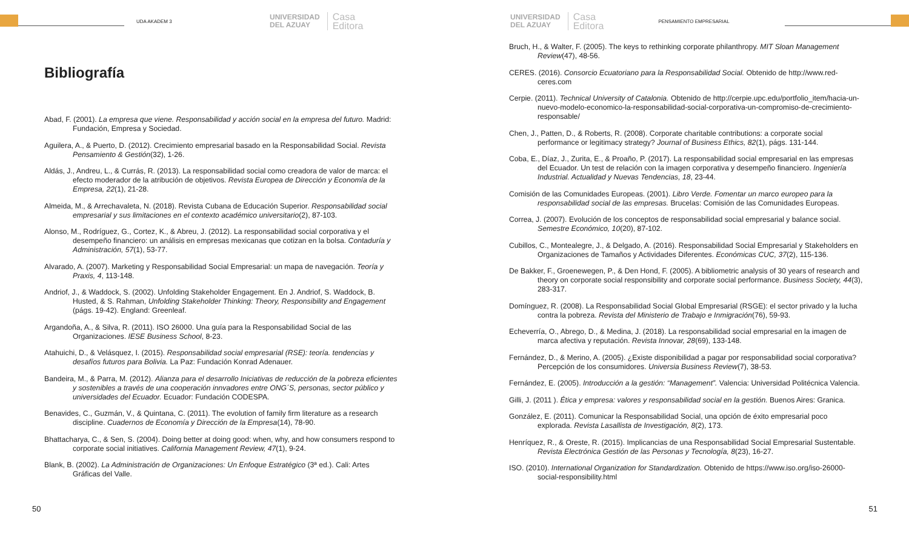UDA AKADEM 3
UNIVERSIDAD
DEL AZUAY
Casa
Editora
Bibliografía
Abad, F. (2001). La empresa que viene. Responsabilidad y acción social en la empresa del futuro. Madrid: Fundación, Empresa y Sociedad.
Aguilera, A., & Puerto, D. (2012). Crecimiento empresarial basado en la Responsabilidad Social. Revista Pensamiento & Gestión(32), 1-26.
Aldás, J., Andreu, L., & Currás, R. (2013). La responsabilidad social como creadora de valor de marca: el efecto moderador de la atribución de objetivos. Revista Europea de Dirección y Economía de la Empresa, 22(1), 21-28.
Almeida, M., & Arrechavaleta, N. (2018). Revista Cubana de Educación Superior. Responsabilidad social empresarial y sus limitaciones en el contexto académico universitario(2), 87-103.
Alonso, M., Rodríguez, G., Cortez, K., & Abreu, J. (2012). La responsabilidad social corporativa y el desempeño financiero: un análisis en empresas mexicanas que cotizan en la bolsa. Contaduría y Administración, 57(1), 53-77.
Alvarado, A. (2007). Marketing y Responsabilidad Social Empresarial: un mapa de navegación. Teoría y Praxis, 4, 113-148.
Andriof, J., & Waddock, S. (2002). Unfolding Stakeholder Engagement. En J. Andriof, S. Waddock, B. Husted, & S. Rahman, Unfolding Stakeholder Thinking: Theory, Responsibility and Engagement (págs. 19-42). England: Greenleaf.
Argandoña, A., & Silva, R. (2011). ISO 26000. Una guía para la Responsabilidad Social de las Organizaciones. IESE Business School, 8-23.
Atahuichi, D., & Velásquez, I. (2015). Responsabilidad social empresarial (RSE): teoría. tendencias y desafíos futuros para Bolivia. La Paz: Fundación Konrad Adenauer.
Bandeira, M., & Parra, M. (2012). Alianza para el desarrollo Iniciativas de reducción de la pobreza eficientes y sostenibles a través de una cooperación innvadores entre ONG´S, personas, sector público y universidades del Ecuador. Ecuador: Fundación CODESPA.
Benavides, C., Guzmán, V., & Quintana, C. (2011). The evolution of family firm literature as a research discipline. Cuadernos de Economía y Dirección de la Empresa(14), 78-90.
Bhattacharya, C., & Sen, S. (2004). Doing better at doing good: when, why, and how consumers respond to corporate social initiatives. California Management Review, 47(1), 9-24.
Blank, B. (2002). La Administración de Organizaciones: Un Enfoque Estratégico (3ª ed.). Cali: Artes Gráficas del Valle.
50
UNIVERSIDAD
DEL AZUAY
Casa
Editora
PENSAMIENTO EMPRESARIAL
Bruch, H., & Walter, F. (2005). The keys to rethinking corporate philanthropy. MIT Sloan Management Review(47), 48-56.
CERES. (2016). Consorcio Ecuatoriano para la Responsabilidad Social. Obtenido de http://www.red-ceres.com
Cerpie. (2011). Technical University of Catalonia. Obtenido de http://cerpie.upc.edu/portfolio_item/hacia-un-nuevo-modelo-economico-la-responsabilidad-social-corporativa-un-compromiso-de-crecimiento-responsable/
Chen, J., Patten, D., & Roberts, R. (2008). Corporate charitable contributions: a corporate social performance or legitimacy strategy? Journal of Business Ethics, 82(1), págs. 131-144.
Coba, E., Díaz, J., Zurita, E., & Proaño, P. (2017). La responsabilidad social empresarial en las empresas del Ecuador. Un test de relación con la imagen corporativa y desempeño financiero. Ingeniería Industrial. Actualidad y Nuevas Tendencias, 18, 23-44.
Comisión de las Comunidades Europeas. (2001). Libro Verde. Fomentar un marco europeo para la responsabilidad social de las empresas. Brucelas: Comisión de las Comunidades Europeas.
Correa, J. (2007). Evolución de los conceptos de responsabilidad social empresarial y balance social. Semestre Económico, 10(20), 87-102.
Cubillos, C., Montealegre, J., & Delgado, A. (2016). Responsabilidad Social Empresarial y Stakeholders en Organizaciones de Tamaños y Actividades Diferentes. Económicas CUC, 37(2), 115-136.
De Bakker, F., Groenewegen, P., & Den Hond, F. (2005). A bibliometric analysis of 30 years of research and theory on corporate social responsibility and corporate social performance. Business Society, 44(3), 283-317.
Domínguez, R. (2008). La Responsabilidad Social Global Empresarial (RSGE): el sector privado y la lucha contra la pobreza. Revista del Ministerio de Trabajo e Inmigración(76), 59-93.
Echeverría, O., Abrego, D., & Medina, J. (2018). La responsabilidad social empresarial en la imagen de marca afectiva y reputación. Revista Innovar, 28(69), 133-148.
Fernández, D., & Merino, A. (2005). ¿Existe disponibilidad a pagar por responsabilidad social corporativa? Percepción de los consumidores. Universia Business Review(7), 38-53.
Fernández, E. (2005). Introducción a la gestión: “Management”. Valencia: Universidad Politécnica Valencia.
Gilli, J. (2011 ). Ética y empresa: valores y responsabilidad social en la gestión. Buenos Aires: Granica.
González, E. (2011). Comunicar la Responsabilidad Social, una opción de éxito empresarial poco explorada. Revista Lasallista de Investigación, 8(2), 173.
Henríquez, R., & Oreste, R. (2015). Implicancias de una Responsabilidad Social Empresarial Sustentable. Revista Electrónica Gestión de las Personas y Tecnología, 8(23), 16-27.
ISO. (2010). International Organization for Standardization. Obtenido de https://www.iso.org/iso-26000-social-responsibility.html
51